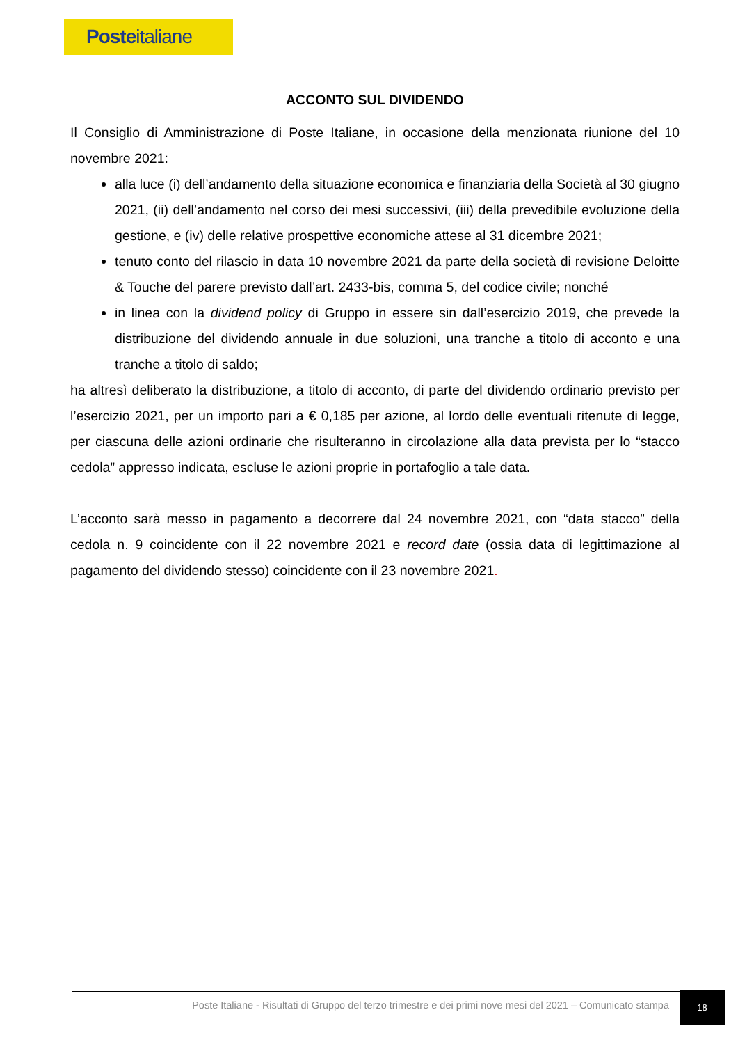Posteitaliane
ACCONTO SUL DIVIDENDO
Il Consiglio di Amministrazione di Poste Italiane, in occasione della menzionata riunione del 10 novembre 2021:
alla luce (i) dell’andamento della situazione economica e finanziaria della Società al 30 giugno 2021, (ii) dell’andamento nel corso dei mesi successivi, (iii) della prevedibile evoluzione della gestione, e (iv) delle relative prospettive economiche attese al 31 dicembre 2021;
tenuto conto del rilascio in data 10 novembre 2021 da parte della società di revisione Deloitte & Touche del parere previsto dall’art. 2433-bis, comma 5, del codice civile; nonché
in linea con la dividend policy di Gruppo in essere sin dall’esercizio 2019, che prevede la distribuzione del dividendo annuale in due soluzioni, una tranche a titolo di acconto e una tranche a titolo di saldo;
ha altresì deliberato la distribuzione, a titolo di acconto, di parte del dividendo ordinario previsto per l’esercizio 2021, per un importo pari a € 0,185 per azione, al lordo delle eventuali ritenute di legge, per ciascuna delle azioni ordinarie che risulteranno in circolazione alla data prevista per lo “stacco cedola” appresso indicata, escluse le azioni proprie in portafoglio a tale data.
L’acconto sarà messo in pagamento a decorrere dal 24 novembre 2021, con “data stacco” della cedola n. 9 coincidente con il 22 novembre 2021 e record date (ossia data di legittimazione al pagamento del dividendo stesso) coincidente con il 23 novembre 2021.
Poste Italiane - Risultati di Gruppo del terzo trimestre e dei primi nove mesi del 2021 – Comunicato stampa
18